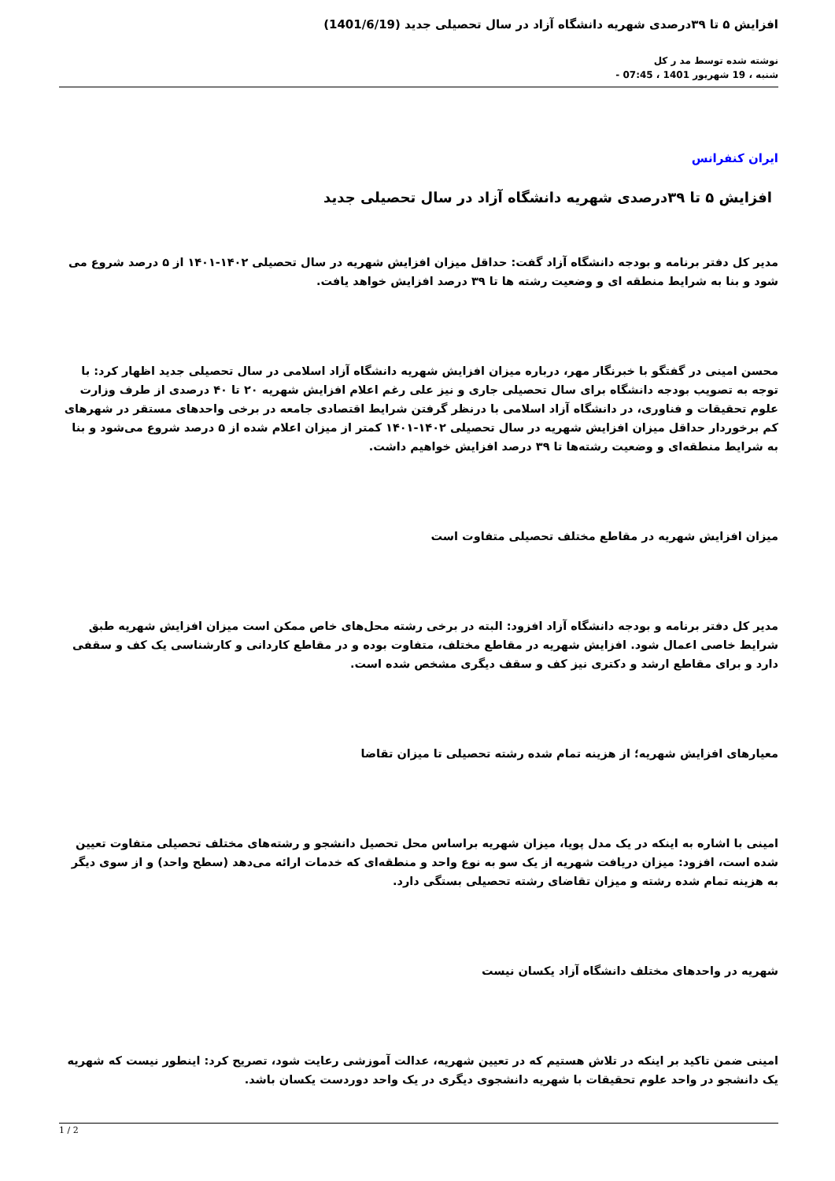افزایش ۵ تا ۳۹درصدی شهریه دانشگاه آزاد در سال تحصیلی جدید (1401/6/19)
نوشته شده توسط مد ر کل
شنبه ، 19 شهریور 1401 ، 07:45 -
ایران کنفرانس
افزایش ۵ تا ۳۹درصدی شهریه دانشگاه آزاد در سال تحصیلی جدید
مدیر کل دفتر برنامه و بودجه دانشگاه آزاد گفت: حداقل میزان افزایش شهریه در سال تحصیلی ۱۴۰۲-۱۴۰۱ از ۵ درصد شروع می شود و بنا به شرایط منطقه ای و وضعیت رشته ها تا ۳۹ درصد افزایش خواهد یافت.
محسن امینی در گفتگو با خبرنگار مهر، درباره میزان افزایش شهریه دانشگاه آزاد اسلامی در سال تحصیلی جدید اظهار کرد: با توجه به تصویب بودجه دانشگاه برای سال تحصیلی جاری و نیز علی رغم اعلام افزایش شهریه ۲۰ تا ۴۰ درصدی از طرف وزارت علوم تحقیقات و فناوری، در دانشگاه آزاد اسلامی با درنظر گرفتن شرایط اقتصادی جامعه در برخی واحدهای مستقر در شهرهای کم برخوردار حداقل میزان افزایش شهریه در سال تحصیلی ۱۴۰۲-۱۴۰۱ کمتر از میزان اعلام شده از ۵ درصد شروع می‌شود و بنا به شرایط منطقه‌ای و وضعیت رشته‌ها تا ۳۹ درصد افزایش خواهیم داشت.
میزان افزایش شهریه در مقاطع مختلف تحصیلی متفاوت است
مدیر کل دفتر برنامه و بودجه دانشگاه آزاد افزود: البته در برخی رشته محل‌های خاص ممکن است میزان افزایش شهریه طبق شرایط خاصی اعمال شود. افزایش شهریه در مقاطع مختلف، متفاوت بوده و در مقاطع کاردانی و کارشناسی یک کف و سقفی دارد و برای مقاطع ارشد و دکتری نیز کف و سقف دیگری مشخص شده است.
معیارهای افزایش شهریه؛ از هزینه تمام شده رشته تحصیلی تا میزان تقاضا
امینی با اشاره به اینکه در یک مدل پویا، میزان شهریه براساس محل تحصیل دانشجو و رشته‌های مختلف تحصیلی متفاوت تعیین شده است، افزود: میزان دریافت شهریه از یک سو به نوع واحد و منطقه‌ای که خدمات ارائه می‌دهد (سطح واحد) و از سوی دیگر به هزینه تمام شده رشته و میزان تقاضای رشته تحصیلی بستگی دارد.
شهریه در واحدهای مختلف دانشگاه آزاد یکسان نیست
امینی ضمن تاکید بر اینکه در تلاش هستیم که در تعیین شهریه، عدالت آموزشی رعایت شود، تصریح کرد: اینطور نیست که شهریه یک دانشجو در واحد علوم تحقیقات با شهریه دانشجوی دیگری در یک واحد دوردست یکسان باشد.
1 / 2